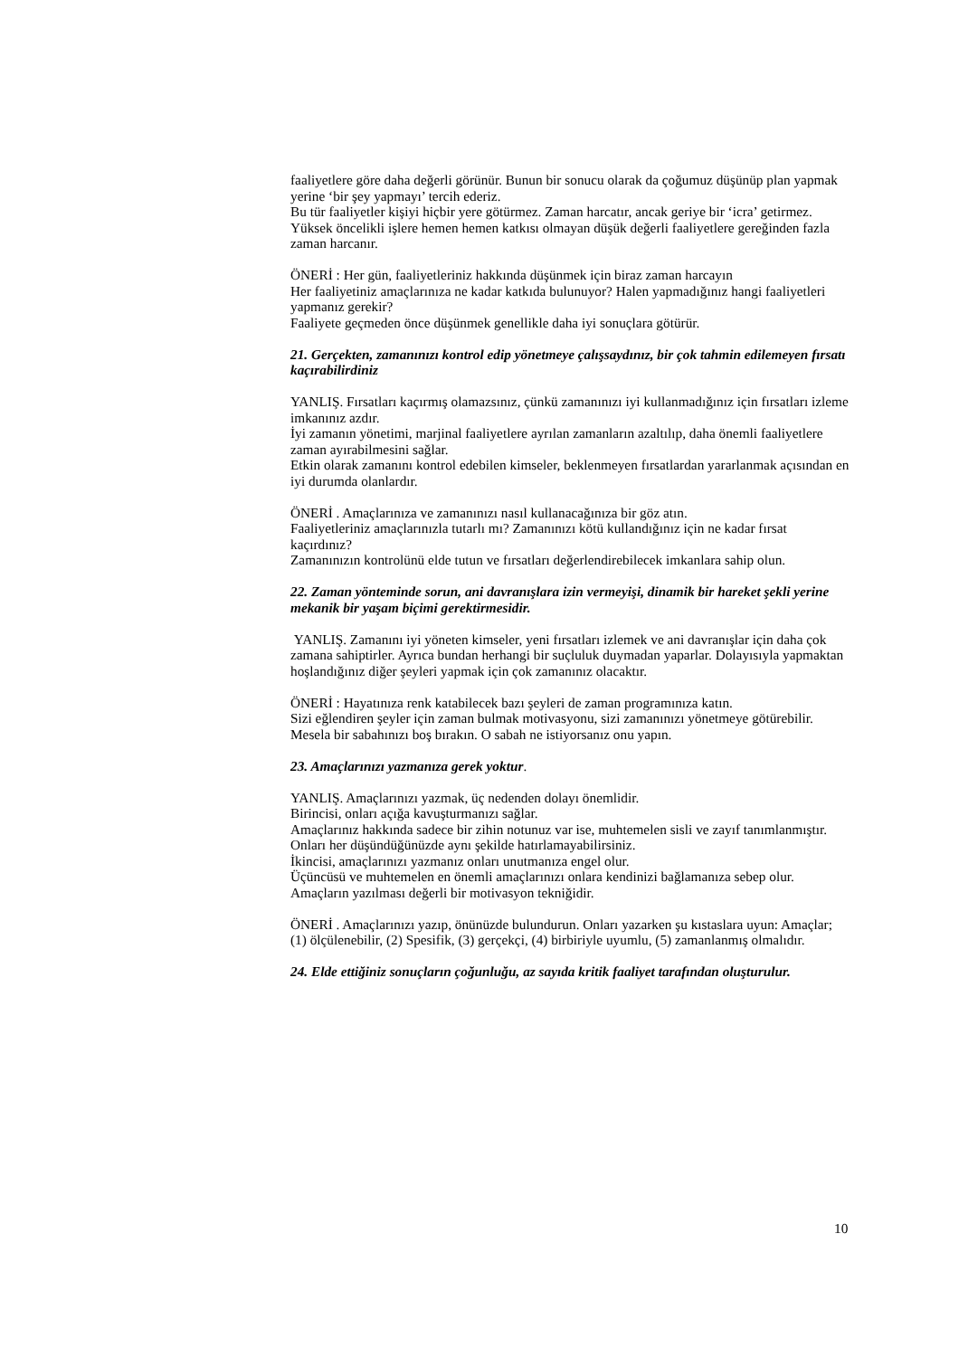faaliyetlere göre daha değerli görünür. Bunun bir sonucu olarak da çoğumuz düşünüp plan yapmak yerine ‘bir şey yapmayı’ tercih ederiz.
Bu tür faaliyetler kişiyi hiçbir yere götürmez. Zaman harcatır, ancak geriye bir ‘icra’ getirmez.
Yüksek öncelikli işlere hemen hemen katkısı olmayan düşük değerli faaliyetlere gereğinden fazla zaman harcanır.
ÖNERİ : Her gün, faaliyetleriniz hakkında düşünmek için biraz zaman harcayın
Her faaliyetiniz amaçlarınıza ne kadar katkıda bulunuyor? Halen yapmadığınız hangi faaliyetleri yapmanız gerekir?
Faaliyete geçmeden önce düşünmek genellikle daha iyi sonuçlara götürür.
21. Gerçekten, zamanınızı kontrol edip yönetmeye çalışsaydınız, bir çok tahmin edilemeyen fırsatı kaçırabilirdiniz
YANLIŞ. Fırsatları kaçırmış olamazsınız, çünkü zamanınızı iyi kullanmadığınız için fırsatları izleme imkanınız azdır.
İyi zamanın yönetimi, marjinal faaliyetlere ayrılan zamanların azaltılıp, daha önemli faaliyetlere zaman ayırabilmesini sağlar.
Etkin olarak zamanını kontrol edebilen kimseler, beklenmeyen fırsatlardan yararlanmak açısından en iyi durumda olanlardır.
ÖNERİ . Amaçlarınıza ve zamanınızı nasıl kullanacağınıza bir göz atın.
Faaliyetleriniz amaçlarınızla tutarlı mı? Zamanınızı kötü kullandığınız için ne kadar fırsat kaçırdınız?
Zamanınızın kontrolünü elde tutun ve fırsatları değerlendirebilecek imkanlara sahip olun.
22. Zaman yönteminde sorun, ani davranışlara izin vermeyişi, dinamik bir hareket şekli yerine mekanik bir yaşam biçimi gerektirmesidir.
YANLIŞ. Zamanını iyi yöneten kimseler, yeni fırsatları izlemek ve ani davranışlar için daha çok zamana sahiptirler. Ayrıca bundan herhangi bir suçluluk duymadan yaparlar. Dolayısıyla yapmaktan hoşlandığınız diğer şeyleri yapmak için çok zamanınız olacaktır.
ÖNERİ : Hayatınıza renk katabilecek bazı şeyleri de zaman programınıza katın.
Sizi eğlendiren şeyler için zaman bulmak motivasyonu, sizi zamanınızı yönetmeye götürebilir.
Mesela bir sabahınızı boş bırakın. O sabah ne istiyorsanız onu yapın.
23. Amaçlarınızı yazmanıza gerek yoktur.
YANLIŞ. Amaçlarınızı yazmak, üç nedenden dolayı önemlidir.
Birincisi, onları açığa kavuşturmanızı sağlar.
Amaçlarınız hakkında sadece bir zihin notunuz var ise, muhtemelen sisli ve zayıf tanımlanmıştır. Onları her düşündüğünüzde aynı şekilde hatırlamayabilirsiniz.
İkincisi, amaçlarınızı yazmanız onları unutmanıza engel olur.
Üçüncüsü ve muhtemelen en önemli amaçlarınızı onlara kendinizi bağlamanıza sebep olur. Amaçların yazılması değerli bir motivasyon tekniğidir.
ÖNERİ . Amaçlarınızı yazıp, önünüzde bulundurun. Onları yazarken şu kıstaslara uyun: Amaçlar; (1) ölçülenebilir, (2) Spesifik, (3) gerçekçi, (4) birbiriyle uyumlu, (5) zamanlanmış olmalıdır.
24. Elde ettiğiniz sonuçların çoğunluğu, az sayıda kritik faaliyet tarafından oluşturulur.
10